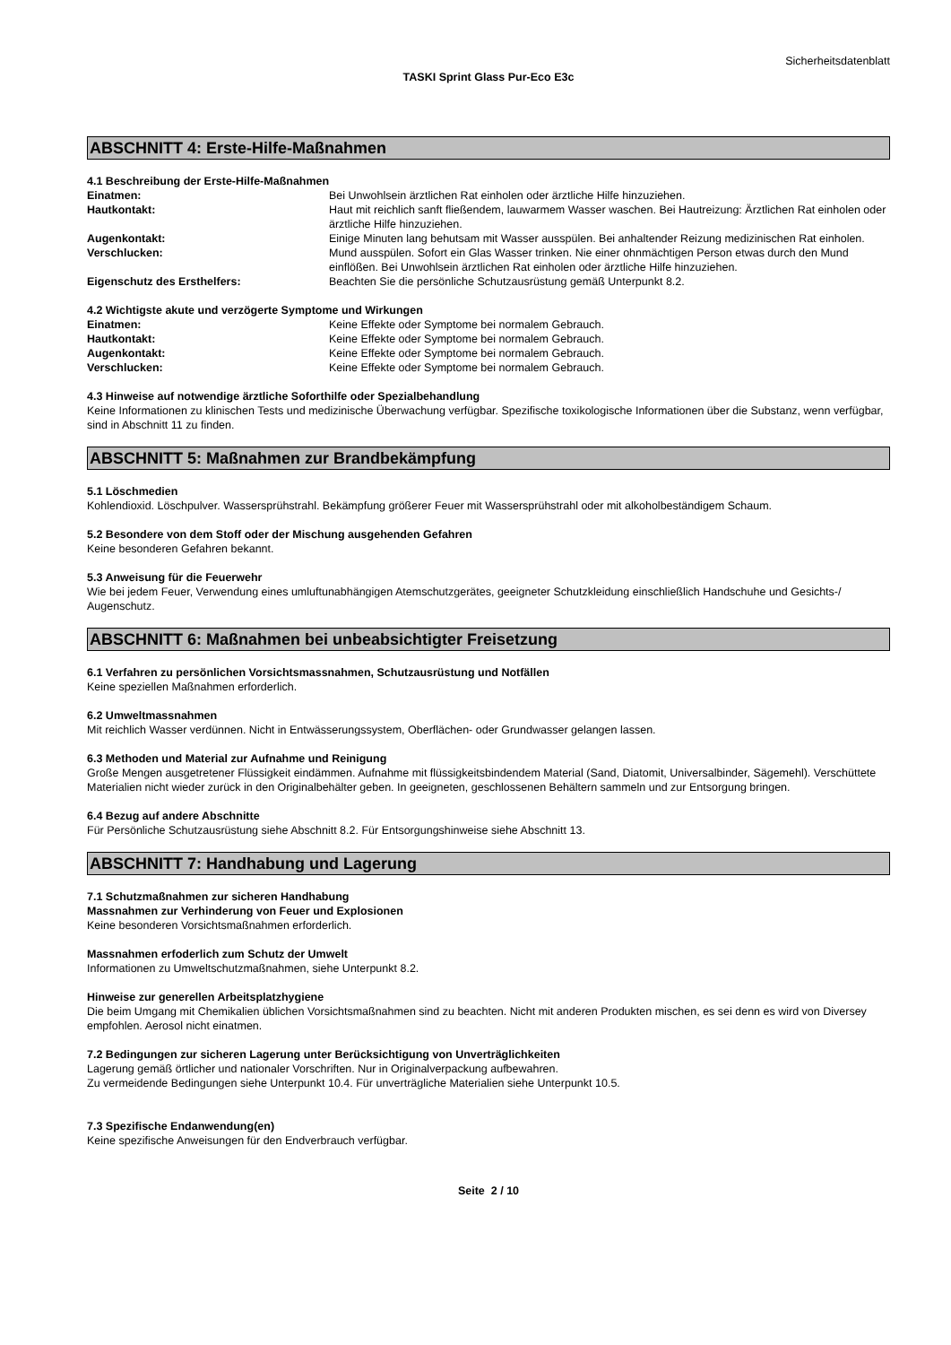Sicherheitsdatenblatt
TASKI Sprint Glass Pur-Eco E3c
ABSCHNITT 4: Erste-Hilfe-Maßnahmen
4.1 Beschreibung der Erste-Hilfe-Maßnahmen
Einatmen: Bei Unwohlsein ärztlichen Rat einholen oder ärztliche Hilfe hinzuziehen.
Hautkontakt: Haut mit reichlich sanft fließendem, lauwarmem Wasser waschen. Bei Hautreizung: Ärztlichen Rat einholen oder ärztliche Hilfe hinzuziehen.
Augenkontakt: Einige Minuten lang behutsam mit Wasser ausspülen. Bei anhaltender Reizung medizinischen Rat einholen.
Verschlucken: Mund ausspülen. Sofort ein Glas Wasser trinken. Nie einer ohnmächtigen Person etwas durch den Mund einflößen. Bei Unwohlsein ärztlichen Rat einholen oder ärztliche Hilfe hinzuziehen.
Eigenschutz des Ersthelfers: Beachten Sie die persönliche Schutzausrüstung gemäß Unterpunkt 8.2.
4.2 Wichtigste akute und verzögerte Symptome und Wirkungen
Einatmen: Keine Effekte oder Symptome bei normalem Gebrauch.
Hautkontakt: Keine Effekte oder Symptome bei normalem Gebrauch.
Augenkontakt: Keine Effekte oder Symptome bei normalem Gebrauch.
Verschlucken: Keine Effekte oder Symptome bei normalem Gebrauch.
4.3 Hinweise auf notwendige ärztliche Soforthilfe oder Spezialbehandlung
Keine Informationen zu klinischen Tests und medizinische Überwachung verfügbar. Spezifische toxikologische Informationen über die Substanz, wenn verfügbar, sind in Abschnitt 11 zu finden.
ABSCHNITT 5: Maßnahmen zur Brandbekämpfung
5.1 Löschmedien
Kohlendioxid. Löschpulver. Wassersprühstrahl. Bekämpfung größerer Feuer mit Wassersprühstrahl oder mit alkoholbeständigem Schaum.
5.2 Besondere von dem Stoff oder der Mischung ausgehenden Gefahren
Keine besonderen Gefahren bekannt.
5.3 Anweisung für die Feuerwehr
Wie bei jedem Feuer, Verwendung eines umluftunabhängigen Atemschutzgerätes, geeigneter Schutzkleidung einschließlich Handschuhe und Gesichts-/ Augenschutz.
ABSCHNITT 6: Maßnahmen bei unbeabsichtigter Freisetzung
6.1 Verfahren zu persönlichen Vorsichtsmassnahmen, Schutzausrüstung und Notfällen
Keine speziellen Maßnahmen erforderlich.
6.2 Umweltmassnahmen
Mit reichlich Wasser verdünnen. Nicht in Entwässerungssystem, Oberflächen- oder Grundwasser gelangen lassen.
6.3 Methoden und Material zur Aufnahme und Reinigung
Große Mengen ausgetretener Flüssigkeit eindämmen. Aufnahme mit flüssigkeitsbindendem Material (Sand, Diatomit, Universalbinder, Sägemehl). Verschüttete Materialien nicht wieder zurück in den Originalbehälter geben. In geeigneten, geschlossenen Behältern sammeln und zur Entsorgung bringen.
6.4 Bezug auf andere Abschnitte
Für Persönliche Schutzausrüstung siehe Abschnitt 8.2. Für Entsorgungshinweise siehe Abschnitt 13.
ABSCHNITT 7: Handhabung und Lagerung
7.1 Schutzmaßnahmen zur sicheren Handhabung
Massnahmen zur Verhinderung von Feuer und Explosionen
Keine besonderen Vorsichtsmaßnahmen erforderlich.
Massnahmen erfoderlich zum Schutz der Umwelt
Informationen zu Umweltschutzmaßnahmen, siehe Unterpunkt 8.2.
Hinweise zur generellen Arbeitsplatzhygiene
Die beim Umgang mit Chemikalien üblichen Vorsichtsmaßnahmen sind zu beachten. Nicht mit anderen Produkten mischen, es sei denn es wird von Diversey empfohlen. Aerosol nicht einatmen.
7.2 Bedingungen zur sicheren Lagerung unter Berücksichtigung von Unverträglichkeiten
Lagerung gemäß örtlicher und nationaler Vorschriften. Nur in Originalverpackung aufbewahren.
Zu vermeidende Bedingungen siehe Unterpunkt 10.4. Für unverträgliche Materialien siehe Unterpunkt 10.5.
7.3 Spezifische Endanwendung(en)
Keine spezifische Anweisungen für den Endverbrauch verfügbar.
Seite 2 / 10